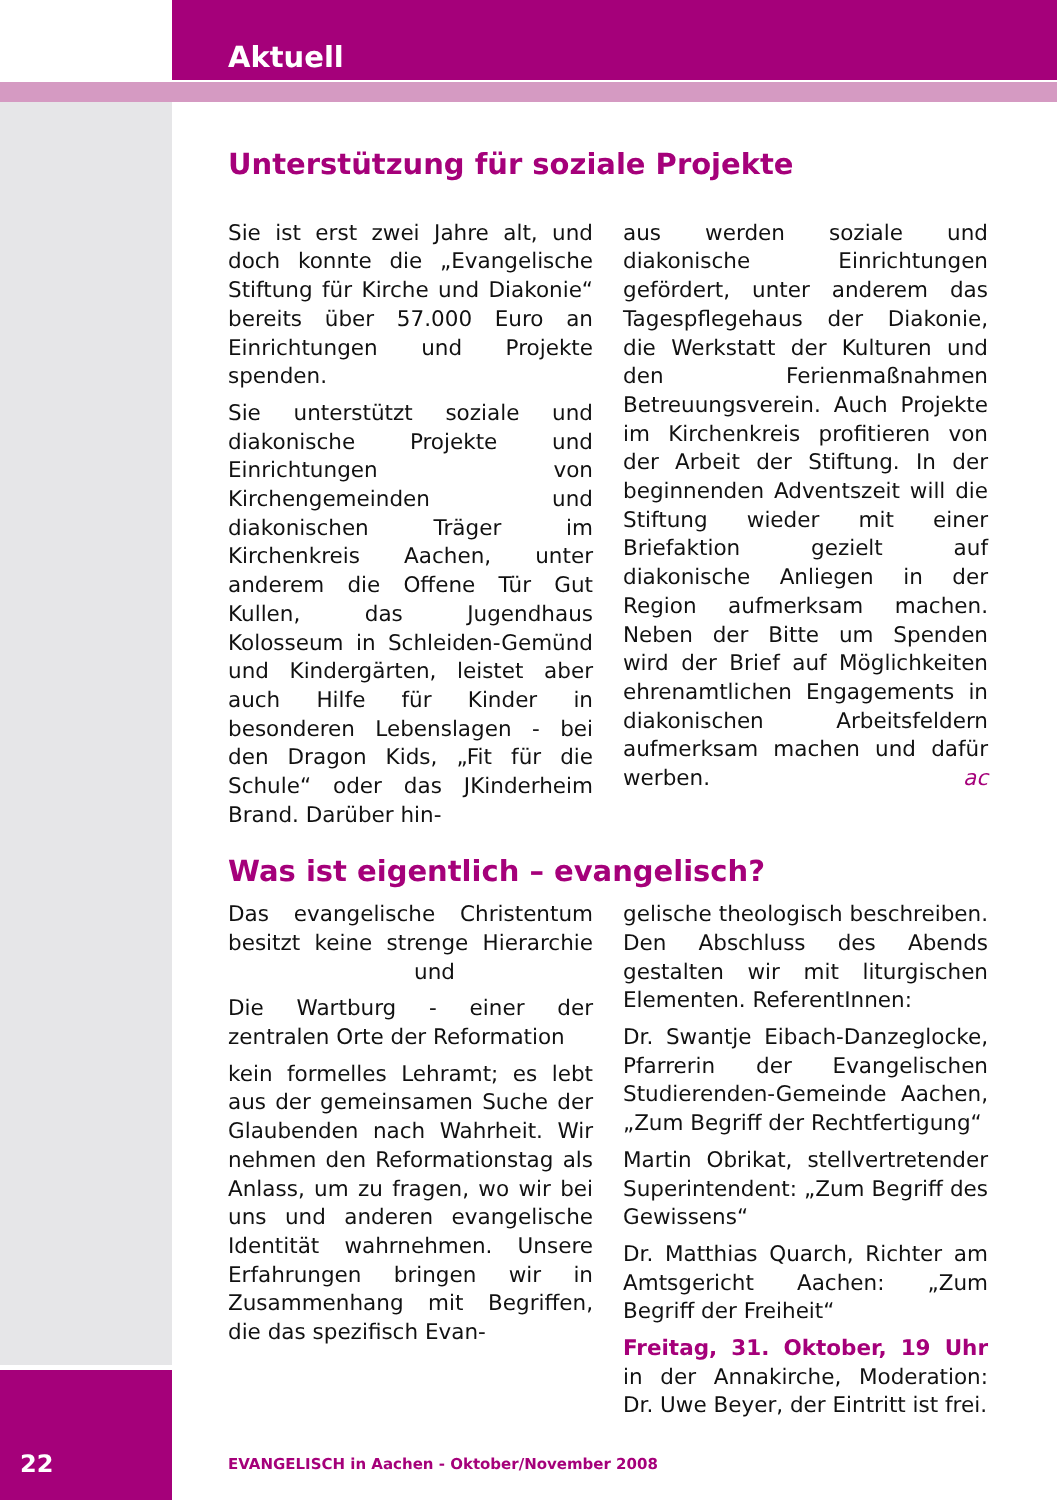Aktuell
Unterstützung für soziale Projekte
Sie ist erst zwei Jahre alt, und doch konnte die „Evangelische Stiftung für Kirche und Diakonie“ bereits über 57.000 Euro an Einrichtungen und Projekte spenden.
Sie unterstützt soziale und diakonische Projekte und Einrichtungen von Kirchengemeinden und diakonischen Träger im Kirchenkreis Aachen, unter anderem die Offene Tür Gut Kullen, das Jugendhaus Kolosseum in Schleiden-Gemünd und Kindergärten, leistet aber auch Hilfe für Kinder in besonderen Lebenslagen - bei den Dragon Kids, „Fit für die Schule“ oder das JKinderheim Brand. Darüber hin-
aus werden soziale und diakonische Einrichtungen gefördert, unter anderem das Tagespflegehaus der Diakonie, die Werkstatt der Kulturen und den Ferienmaßnahmen Betreuungsverein. Auch Projekte im Kirchenkreis profitieren von der Arbeit der Stiftung. In der beginnenden Adventszeit will die Stiftung wieder mit einer Briefaktion gezielt auf diakonische Anliegen in der Region aufmerksam machen. Neben der Bitte um Spenden wird der Brief auf Möglichkeiten ehrenamtlichen Engagements in diakonischen Arbeitsfeldern aufmerksam machen und dafür werben. ac
Was ist eigentlich – evangelisch?
Das evangelische Christentum besitzt keine strenge Hierarchie und
Die Wartburg - einer der zentralen Orte der Reformation
kein formelles Lehramt; es lebt aus der gemeinsamen Suche der Glaubenden nach Wahrheit. Wir nehmen den Reformationstag als Anlass, um zu fragen, wo wir bei uns und anderen evangelische Identität wahrnehmen. Unsere Erfahrungen bringen wir in Zusammenhang mit Begriffen, die das spezifisch Evan-
gelische theologisch beschreiben. Den Abschluss des Abends gestalten wir mit liturgischen Elementen. ReferentInnen:
Dr. Swantje Eibach-Danzeglocke, Pfarrerin der Evangelischen Studierenden-Gemeinde Aachen, „Zum Begriff der Rechtfertigung“
Martin Obrikat, stellvertretender Superintendent: „Zum Begriff des Gewissens“
Dr. Matthias Quarch, Richter am Amtsgericht Aachen: „Zum Begriff der Freiheit“
Freitag, 31. Oktober, 19 Uhr in der Annakirche, Moderation: Dr. Uwe Beyer, der Eintritt ist frei.
22
EVANGELISCH in Aachen - Oktober/November 2008